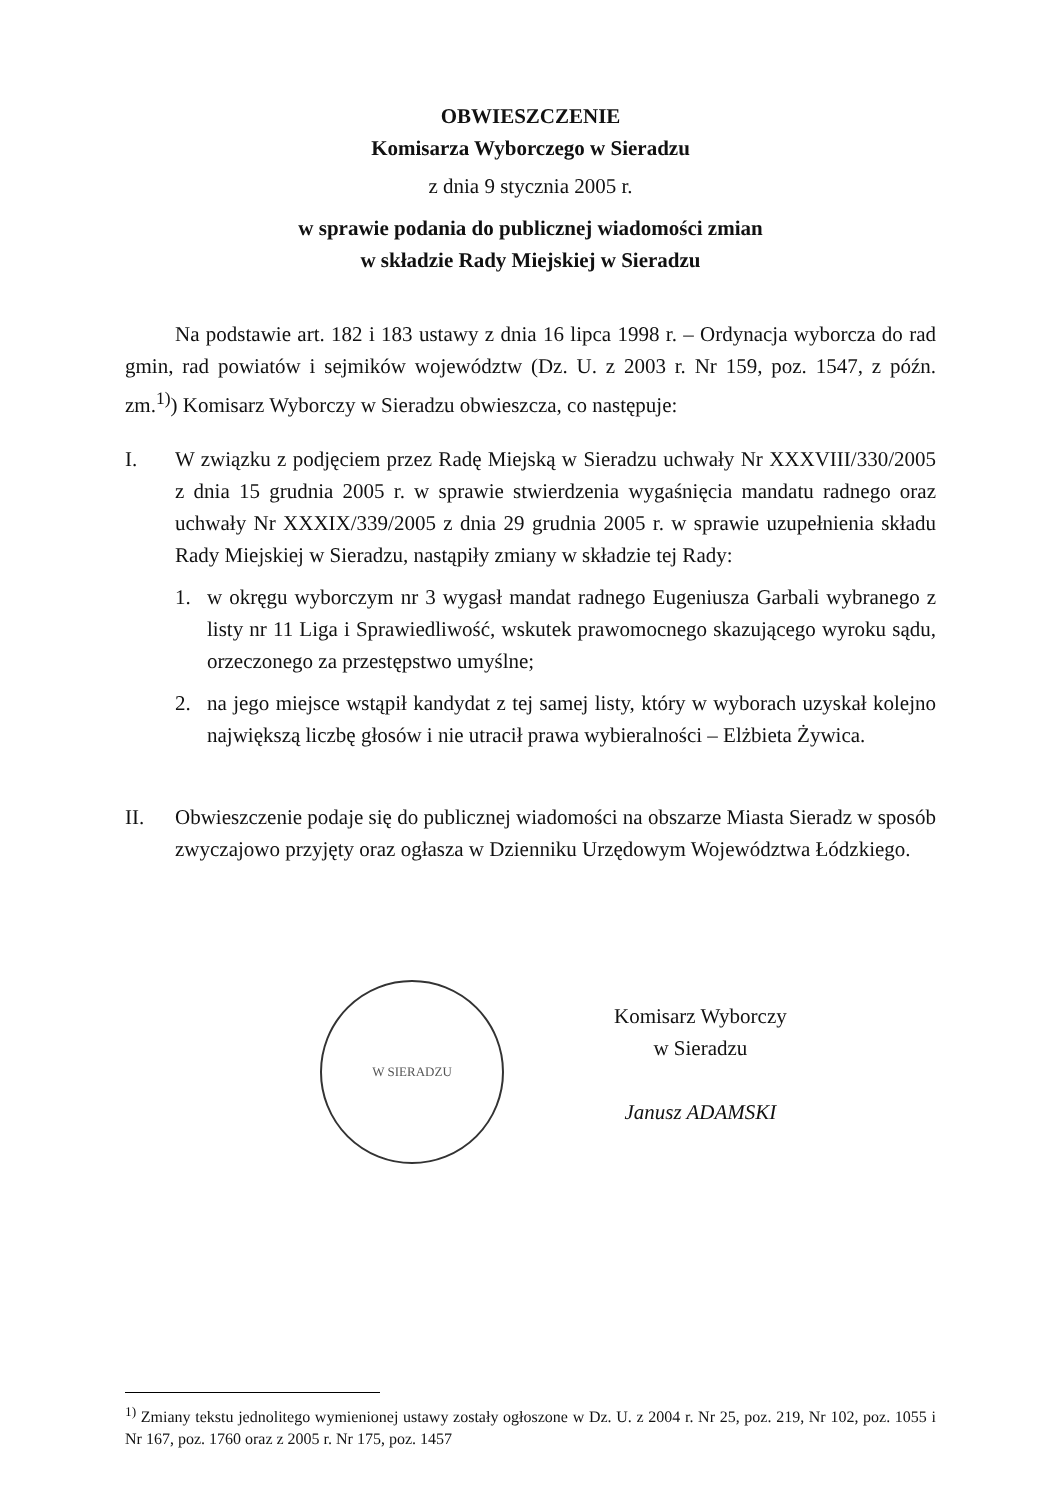OBWIESZCZENIE
Komisarza Wyborczego w Sieradzu
z dnia 9 stycznia 2005 r.
w sprawie podania do publicznej wiadomości zmian
w składzie Rady Miejskiej w Sieradzu
Na podstawie art. 182 i 183 ustawy z dnia 16 lipca 1998 r. – Ordynacja wyborcza do rad gmin, rad powiatów i sejmików województw (Dz. U. z 2003 r. Nr 159, poz. 1547, z późn. zm.<sup>1)</sup>) Komisarz Wyborczy w Sieradzu obwieszcza, co następuje:
I. W związku z podjęciem przez Radę Miejską w Sieradzu uchwały Nr XXXVIII/330/2005 z dnia 15 grudnia 2005 r. w sprawie stwierdzenia wygaśnięcia mandatu radnego oraz uchwały Nr XXXIX/339/2005 z dnia 29 grudnia 2005 r. w sprawie uzupełnienia składu Rady Miejskiej w Sieradzu, nastąpiły zmiany w składzie tej Rady:
1. w okręgu wyborczym nr 3 wygasł mandat radnego Eugeniusza Garbali wybranego z listy nr 11 Liga i Sprawiedliwość, wskutek prawomocnego skazującego wyroku sądu, orzeczonego za przestępstwo umyślne;
2. na jego miejsce wstąpił kandydat z tej samej listy, który w wyborach uzyskał kolejno największą liczbę głosów i nie utracił prawa wybieralności – Elżbieta Żywica.
II. Obwieszczenie podaje się do publicznej wiadomości na obszarze Miasta Sieradz w sposób zwyczajowo przyjęty oraz ogłasza w Dzienniku Urzędowym Województwa Łódzkiego.
W SIERADZU
Komisarz Wyborczy
w Sieradzu
Janusz ADAMSKI
<sup>1)</sup> Zmiany tekstu jednolitego wymienionej ustawy zostały ogłoszone w Dz. U. z 2004 r. Nr 25, poz. 219, Nr 102, poz. 1055 i Nr 167, poz. 1760 oraz z 2005 r. Nr 175, poz. 1457